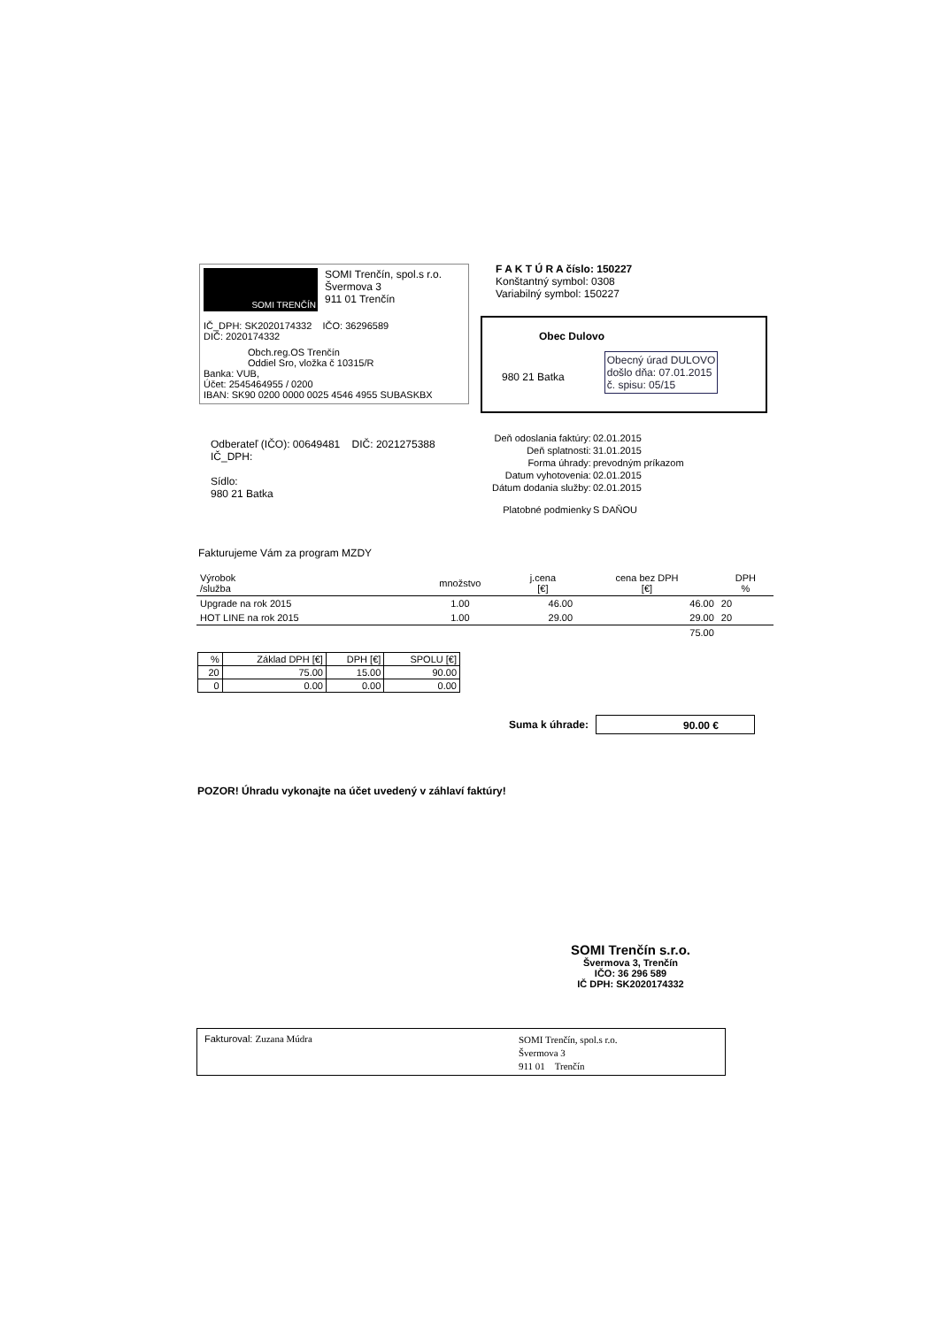SOMI TRENČÍN
SOMI Trenčín, spol.s r.o.
Švermova 3
911 01 Trenčín
IČ_DPH: SK2020174332 IČO: 36296589
DIČ: 2020174332
Obch.reg.OS Trenčín
Oddiel Sro, vložka č 10315/R
Banka: VUB,
Účet: 2545464955 / 0200
IBAN: SK90 0200 0000 0025 4546 4955 SUBASKBX
F A K T Ú R A číslo: 150227
Konštantný symbol: 0308
Variabilný symbol: 150227
Obec Dulovo
980 21 Batka
Obecný úrad DULOVO
došlo dňa: 07.01.2015
č. spisu: 05/15
Odberateľ (IČO): 00649481 DIČ: 2021275388
IČ_DPH:
Sídlo:
980 21 Batka
| Deň odoslania faktúry: | 02.01.2015 |
| Deň splatnosti: | 31.01.2015 |
| Forma úhrady: | prevodným príkazom |
| Datum vyhotovenia: | 02.01.2015 |
| Dátum dodania služby: | 02.01.2015 |
| Platobné podmienky | S DAŇOU |
Fakturujeme Vám za program MZDY
| Výrobok /služba | množstvo | j.cena [€] | cena bez DPH [€] | DPH % |
| --- | --- | --- | --- | --- |
| Upgrade na rok 2015 | 1.00 | 46.00 | 46.00 | 20 |
| HOT LINE na rok 2015 | 1.00 | 29.00 | 29.00 | 20 |
| | | | 75.00 | |
| % | Základ DPH [€] | DPH [€] | SPOLU [€] |
| --- | --- | --- | --- |
| 20 | 75.00 | 15.00 | 90.00 |
| 0 | 0.00 | 0.00 | 0.00 |
Suma k úhrade:
90.00 €
POZOR! Úhradu vykonajte na účet uvedený v záhlaví faktúry!
SOMI Trenčín s.r.o.
Švermova 3, Trenčín
IČO: 36 296 589
IČ DPH: SK2020174332
Fakturoval: Zuzana Múdra
SOMI Trenčín, spol.s r.o.
Švermova 3
911 01 Trenčín